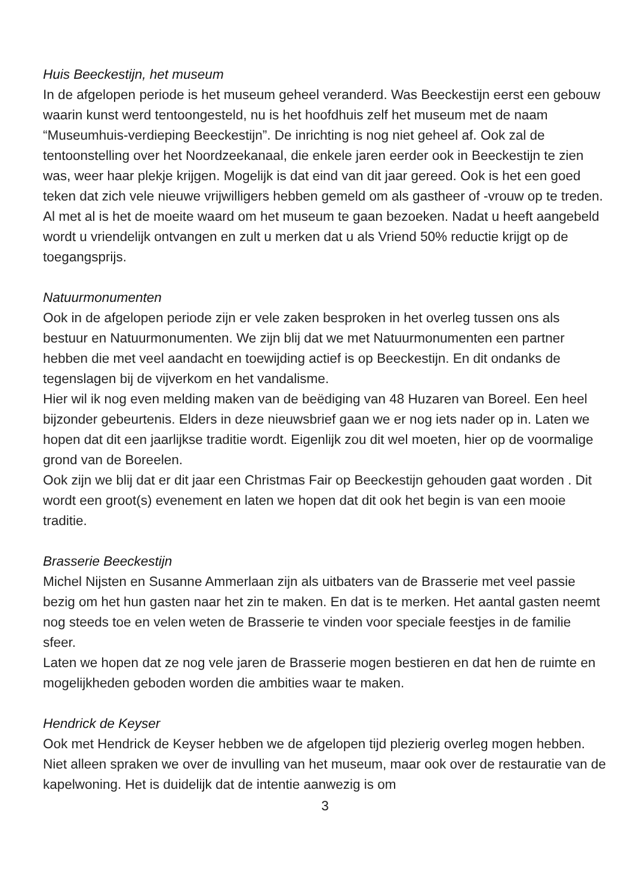Huis Beeckestijn, het museum
In de afgelopen periode is het museum geheel veranderd. Was Beeckestijn eerst een gebouw waarin kunst werd tentoongesteld, nu is het hoofdhuis zelf het museum met de naam “Museumhuis-verdieping Beeckestijn”. De inrichting is nog niet geheel af. Ook zal de tentoonstelling over het Noordzeekanaal, die enkele jaren eerder ook in Beeckestijn te zien was, weer haar plekje krijgen. Mogelijk is dat eind van dit jaar gereed. Ook is het een goed teken dat zich vele nieuwe vrijwilligers hebben gemeld om als gastheer of -vrouw op te treden.
Al met al is het de moeite waard om het museum te gaan bezoeken. Nadat u heeft aangebeld wordt u vriendelijk ontvangen en zult u merken dat u als Vriend 50% reductie krijgt op de toegangsprijs.
Natuurmonumenten
Ook in de afgelopen periode zijn er vele zaken besproken in het overleg tussen ons als bestuur en Natuurmonumenten. We zijn blij dat we met Natuurmonumenten een partner hebben die met veel aandacht en toewijding actief is op Beeckestijn. En dit ondanks de tegenslagen bij de vijverkom en het vandalisme.
Hier wil ik nog even melding maken van de beëdiging van 48 Huzaren van Boreel. Een heel bijzonder gebeurtenis. Elders in deze nieuwsbrief gaan we er nog iets nader op in. Laten we hopen dat dit een jaarlijkse traditie wordt. Eigenlijk zou dit wel moeten, hier op de voormalige grond van de Boreelen.
Ook zijn we blij dat er dit jaar een Christmas Fair op Beeckestijn gehouden gaat worden . Dit wordt een groot(s) evenement en laten we hopen dat dit ook het begin is van een mooie traditie.
Brasserie Beeckestijn
Michel Nijsten en Susanne Ammerlaan zijn als uitbaters van de Brasserie met veel passie bezig om het hun gasten naar het zin te maken. En dat is te merken. Het aantal gasten neemt nog steeds toe en velen weten de Brasserie te vinden voor speciale feestjes in de familie sfeer.
Laten we hopen dat ze nog vele jaren de Brasserie mogen bestieren en dat hen de ruimte en mogelijkheden geboden worden die ambities waar te maken.
Hendrick de Keyser
Ook met Hendrick de Keyser hebben we de afgelopen tijd plezierig overleg mogen hebben. Niet alleen spraken we over de invulling van het museum, maar ook over de restauratie van de kapelwoning. Het is duidelijk dat de intentie aanwezig is om
3